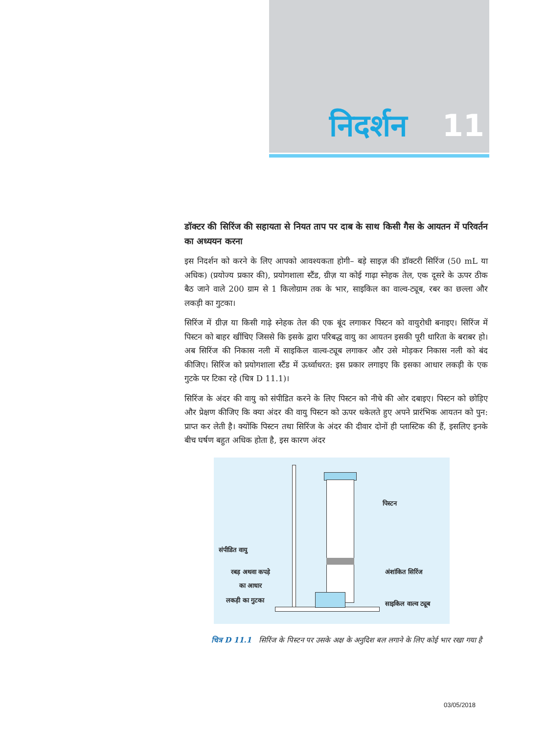निदर्शन 11
डॉक्टर की सिरिंज की सहायता से नियत ताप पर दाब के साथ किसी गैस के आयतन में परिवर्तन का अध्ययन करना
इस निदर्शन को करने के लिए आपको आवश्यकता होगी– बड़े साइज़ की डॉक्टरी सिरिंज (50 mL या अधिक) (प्रयोज्य प्रकार की), प्रयोगशाला स्टैंड, ग्रीज़ या कोई गाढ़ा स्नेहक तेल, एक दूसरे के ऊपर ठीक बैठ जाने वाले 200 ग्राम से 1 किलोग्राम तक के भार, साइकिल का वाल्व-ट्यूब, रबर का छल्ला और लकड़ी का गुटका।
सिरिंज में ग्रीज़ या किसी गाढ़े स्नेहक तेल की एक बूंद लगाकर पिस्टन को वायुरोधी बनाइए। सिरिंज में पिस्टन को बाहर खींचिए जिससे कि इसके द्वारा परिबद्ध वायु का आयतन इसकी पूरी धारिता के बराबर हो। अब सिरिंज की निकास नली में साइकिल वाल्व-ट्यूब लगाकर और उसे मोड़कर निकास नली को बंद कीजिए। सिरिंज को प्रयोगशाला स्टैंड में ऊर्ध्वाधरत: इस प्रकार लगाइए कि इसका आधार लकड़ी के एक गुटके पर टिका रहे (चित्र D 11.1)।
सिरिंज के अंदर की वायु को संपीडित करने के लिए पिस्टन को नीचे की ओर दबाइए। पिस्टन को छोड़िए और प्रेक्षण कीजिए कि क्या अंदर की वायु पिस्टन को ऊपर धकेलते हुए अपने प्रारंभिक आयतन को पुन: प्राप्त कर लेती है। क्योंकि पिस्टन तथा सिरिंज के अंदर की दीवार दोनों ही प्लास्टिक की हैं, इसलिए इनके बीच घर्षण बहुत अधिक होता है, इस कारण अंदर
पिस्टन
संपीडित वायु
रबड़ अथवा कपड़े
का आधार
अंशांकित सिरिंज
लकड़ी का गुटका साइकिल वाल्व ट्यूब
चित्र D 11.1 सिरिंज के पिस्टन पर उसके अक्ष के अनुदिश बल लगाने के लिए कोई भार रखा गया है
03/05/2018